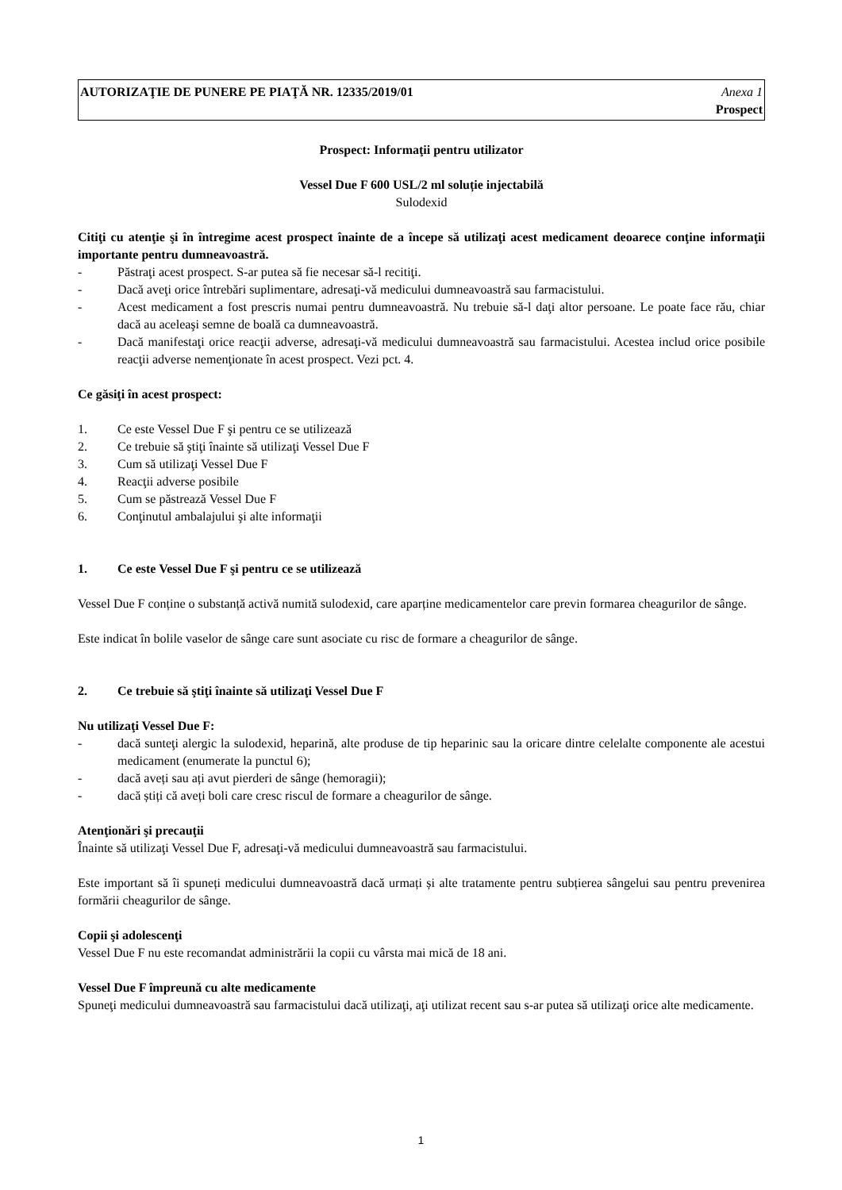AUTORIZAŢIE DE PUNERE PE PIAŢĂ NR. 12335/2019/01 Anexa 1
Prospect
Prospect: Informaţii pentru utilizator
Vessel Due F 600 USL/2 ml soluție injectabilă
Sulodexid
Citiţi cu atenţie şi în întregime acest prospect înainte de a începe să utilizaţi acest medicament deoarece conţine informaţii importante pentru dumneavoastră.
- Păstraţi acest prospect. S-ar putea să fie necesar să-l recitiţi.
- Dacă aveţi orice întrebări suplimentare, adresaţi-vă medicului dumneavoastră sau farmacistului.
- Acest medicament a fost prescris numai pentru dumneavoastră. Nu trebuie să-l daţi altor persoane. Le poate face rău, chiar dacă au aceleaşi semne de boală ca dumneavoastră.
- Dacă manifestaţi orice reacţii adverse, adresaţi-vă medicului dumneavoastră sau farmacistului. Acestea includ orice posibile reacţii adverse nemenţionate în acest prospect. Vezi pct. 4.
Ce găsiţi în acest prospect:
1. Ce este Vessel Due F şi pentru ce se utilizează
2. Ce trebuie să ştiţi înainte să utilizaţi Vessel Due F
3. Cum să utilizaţi Vessel Due F
4. Reacţii adverse posibile
5. Cum se păstrează Vessel Due F
6. Conţinutul ambalajului şi alte informaţii
1. Ce este Vessel Due F şi pentru ce se utilizează
Vessel Due F conține o substanță activă numită sulodexid, care aparține medicamentelor care previn formarea cheagurilor de sânge.
Este indicat în bolile vaselor de sânge care sunt asociate cu risc de formare a cheagurilor de sânge.
2. Ce trebuie să ştiţi înainte să utilizaţi Vessel Due F
Nu utilizaţi Vessel Due F:
- dacă sunteţi alergic la sulodexid, heparină, alte produse de tip heparinic sau la oricare dintre celelalte componente ale acestui medicament (enumerate la punctul 6);
- dacă aveți sau ați avut pierderi de sânge (hemoragii);
- dacă știți că aveți boli care cresc riscul de formare a cheagurilor de sânge.
Atenţionări şi precauţii
Înainte să utilizaţi Vessel Due F, adresaţi-vă medicului dumneavoastră sau farmacistului.
Este important să îi spuneți medicului dumneavoastră dacă urmați și alte tratamente pentru subțierea sângelui sau pentru prevenirea formării cheagurilor de sânge.
Copii şi adolescenţi
Vessel Due F nu este recomandat administrării la copii cu vârsta mai mică de 18 ani.
Vessel Due F împreună cu alte medicamente
Spuneţi medicului dumneavoastră sau farmacistului dacă utilizaţi, aţi utilizat recent sau s-ar putea să utilizaţi orice alte medicamente.
1